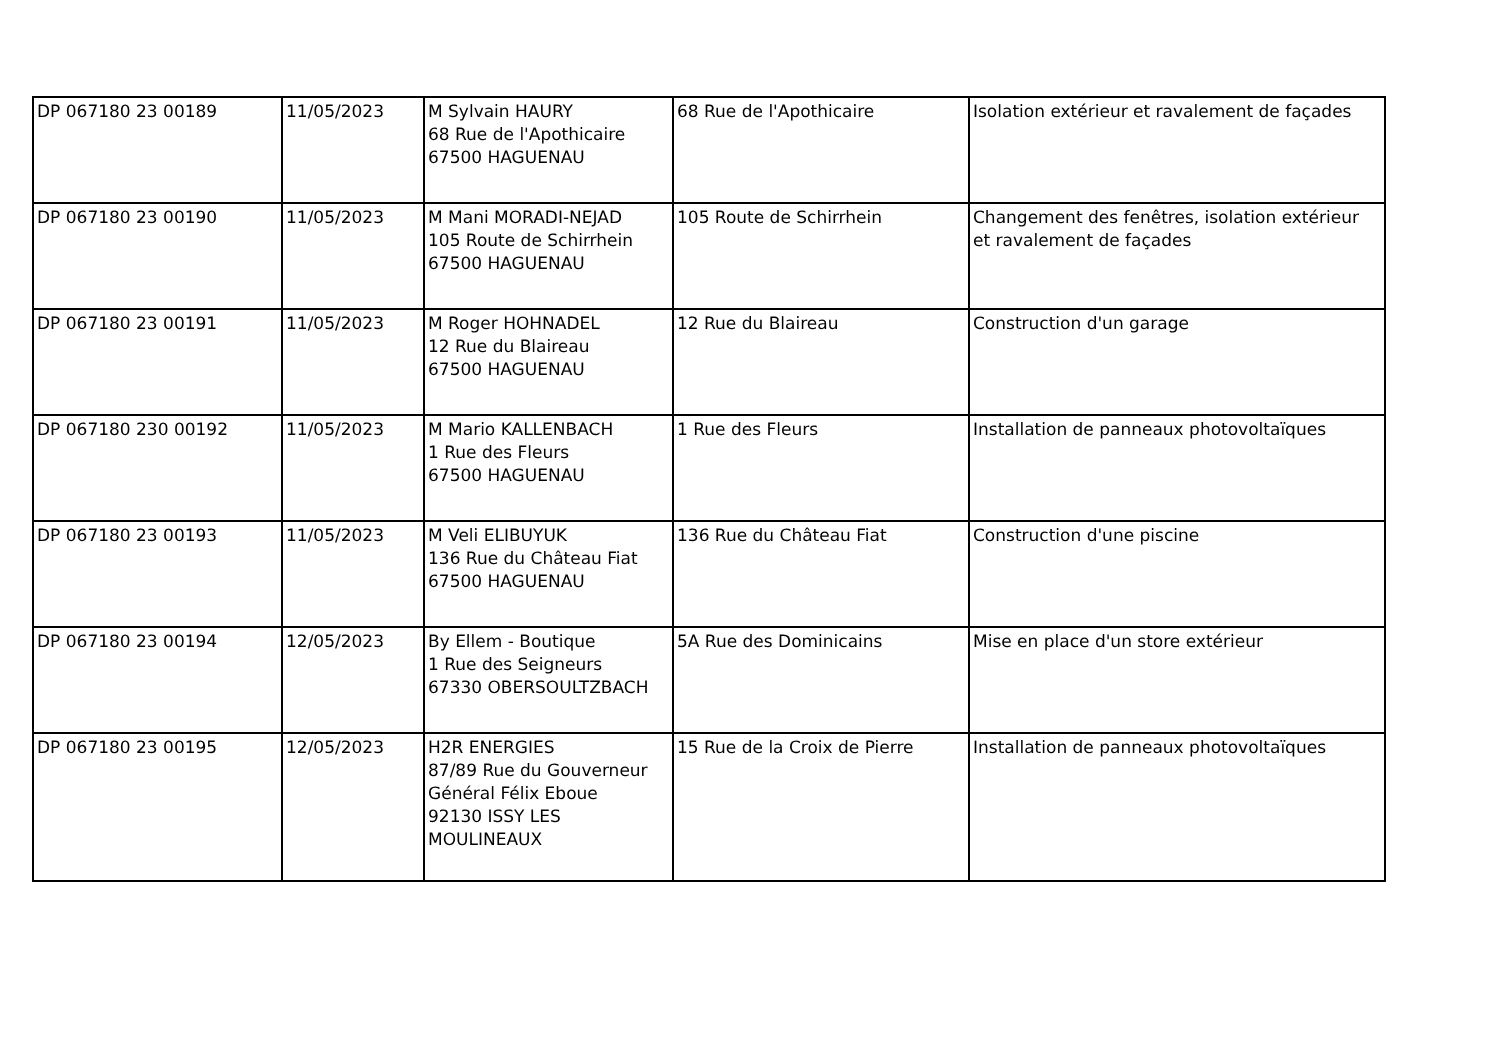| DP 067180 23 00189 | 11/05/2023 | M Sylvain HAURY 68 Rue de l'Apothicaire 67500 HAGUENAU | 68 Rue de l'Apothicaire | Isolation extérieur et ravalement de façades |
| DP 067180 23 00190 | 11/05/2023 | M Mani MORADI-NEJAD 105 Route de Schirrhein 67500 HAGUENAU | 105 Route de Schirrhein | Changement des fenêtres, isolation extérieur et ravalement de façades |
| DP 067180 23 00191 | 11/05/2023 | M Roger HOHNADEL 12 Rue du Blaireau 67500 HAGUENAU | 12 Rue du Blaireau | Construction d'un garage |
| DP 067180 230 00192 | 11/05/2023 | M Mario KALLENBACH 1 Rue des Fleurs 67500 HAGUENAU | 1 Rue des Fleurs | Installation de panneaux photovoltaïques |
| DP 067180 23 00193 | 11/05/2023 | M Veli ELIBUYUK 136 Rue du Château Fiat 67500 HAGUENAU | 136 Rue du Château Fiat | Construction d'une piscine |
| DP 067180 23 00194 | 12/05/2023 | By Ellem - Boutique 1 Rue des Seigneurs 67330 OBERSOULTZBACH | 5A Rue des Dominicains | Mise en place d'un store extérieur |
| DP 067180 23 00195 | 12/05/2023 | H2R ENERGIES 87/89 Rue du Gouverneur Général Félix Eboue 92130 ISSY LES MOULINEAUX | 15 Rue de la Croix de Pierre | Installation de panneaux photovoltaïques |